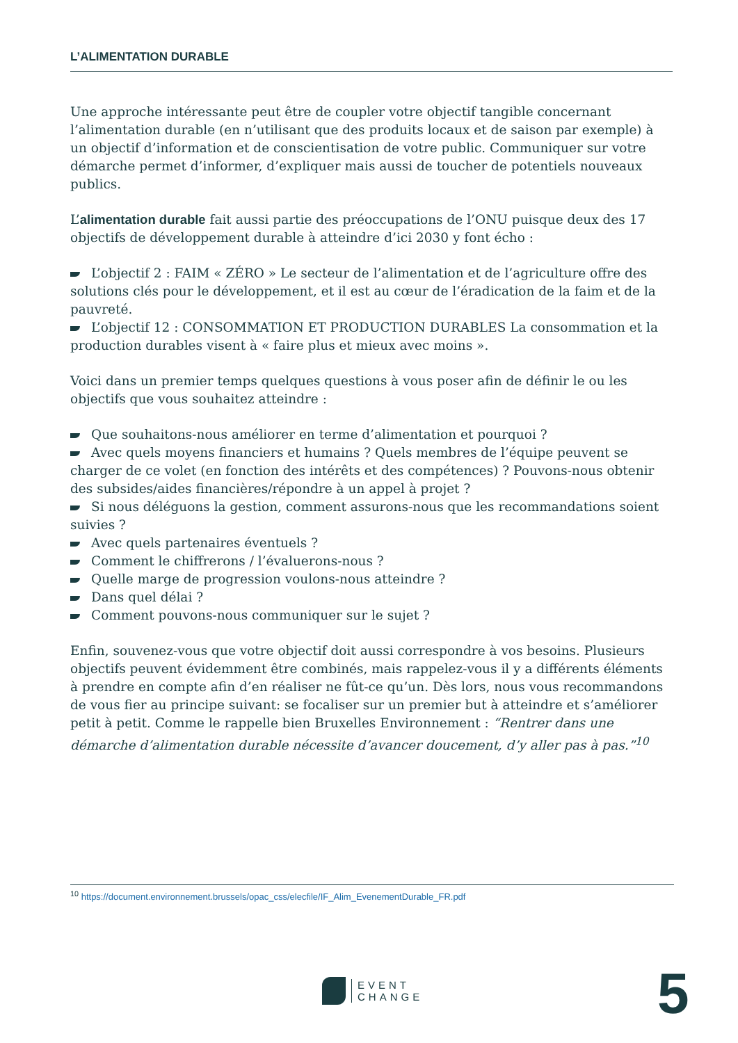L’ALIMENTATION DURABLE
Une approche intéressante peut être de coupler votre objectif tangible concernant l’alimentation durable (en n’utilisant que des produits locaux et de saison par exemple) à un objectif d’information et de conscientisation de votre public. Communiquer sur votre démarche permet d’informer, d’expliquer mais aussi de toucher de potentiels nouveaux publics.
L’alimentation durable fait aussi partie des préoccupations de l’ONU puisque deux des 17 objectifs de développement durable à atteindre d’ici 2030 y font écho :
L’objectif 2 : FAIM « ZÉRO » Le secteur de l’alimentation et de l’agriculture offre des solutions clés pour le développement, et il est au cœur de l’éradication de la faim et de la pauvreté.
L’objectif 12 : CONSOMMATION ET PRODUCTION DURABLES La consommation et la production durables visent à « faire plus et mieux avec moins ».
Voici dans un premier temps quelques questions à vous poser afin de définir le ou les objectifs que vous souhaitez atteindre :
Que souhaitons-nous améliorer en terme d’alimentation et pourquoi ?
Avec quels moyens financiers et humains ? Quels membres de l’équipe peuvent se charger de ce volet (en fonction des intérêts et des compétences) ? Pouvons-nous obtenir des subsides/aides financières/répondre à un appel à projet ?
Si nous déléguons la gestion, comment assurons-nous que les recommandations soient suivies ?
Avec quels partenaires éventuels ?
Comment le chiffrerons / l’évaluerons-nous ?
Quelle marge de progression voulons-nous atteindre ?
Dans quel délai ?
Comment pouvons-nous communiquer sur le sujet ?
Enfin, souvenez-vous que votre objectif doit aussi correspondre à vos besoins. Plusieurs objectifs peuvent évidemment être combinés, mais rappelez-vous il y a différents éléments à prendre en compte afin d’en réaliser ne fût-ce qu’un. Dès lors, nous vous recommandons de vous fier au principe suivant: se focaliser sur un premier but à atteindre et s’améliorer petit à petit. Comme le rappelle bien Bruxelles Environnement : “Rentrer dans une démarche d’alimentation durable nécessite d’avancer doucement, d’y aller pas à pas.”<sup>10</sup>
<sup>10</sup> https://document.environnement.brussels/opac_css/elecfile/IF_Alim_EvenementDurable_FR.pdf
EVENT
CHANGE
5